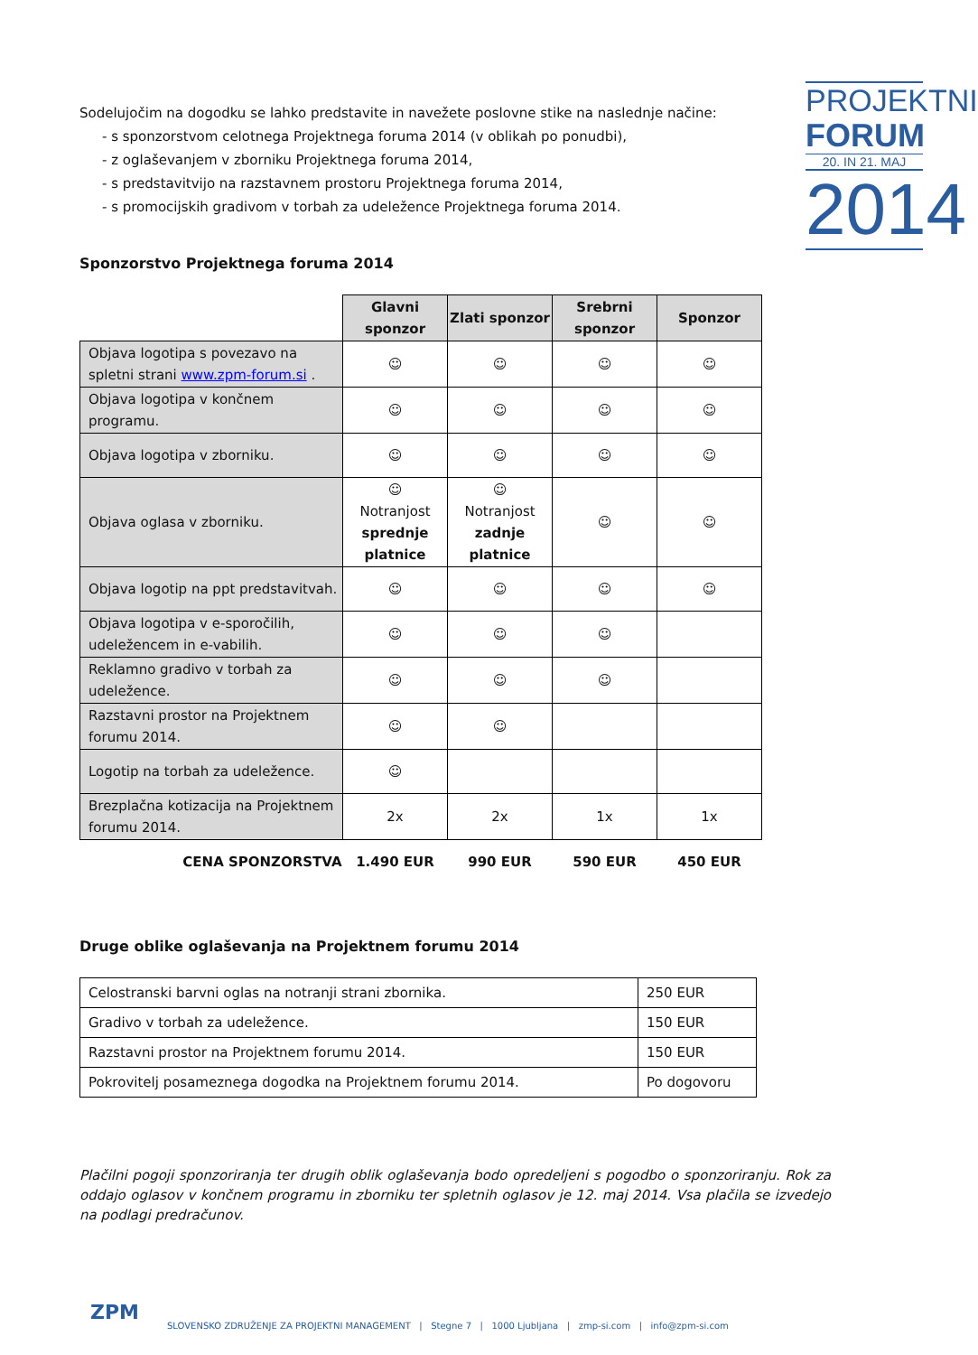Sodelujočim na dogodku se lahko predstavite in navežete poslovne stike na naslednje načine:
- s sponzorstvom celotnega Projektnega foruma 2014 (v oblikah po ponudbi),
- z oglaševanjem v zborniku Projektnega foruma 2014,
- s predstavitvijo na razstavnem prostoru Projektnega foruma 2014,
- s promocijskih gradivom v torbah za udeležence Projektnega foruma 2014.
Sponzorstvo Projektnega foruma 2014
| | Glavni sponzor | Zlati sponzor | Srebrni sponzor | Sponzor |
| Objava logotipa s povezavo na spletni strani www.zpm-forum.si . | ☺ | ☺ | ☺ | ☺ |
| Objava logotipa v končnem programu. | ☺ | ☺ | ☺ | ☺ |
| Objava logotipa v zborniku. | ☺ | ☺ | ☺ | ☺ |
| Objava oglasa v zborniku. | ☺ Notranjost sprednje platnice | ☺ Notranjost zadnje platnice | ☺ | ☺ |
| Objava logotip na ppt predstavitvah. | ☺ | ☺ | ☺ | ☺ |
| Objava logotipa v e-sporočilih, udeležencem in e-vabilih. | ☺ | ☺ | ☺ | |
| Reklamno gradivo v torbah za udeležence. | ☺ | ☺ | ☺ | |
| Razstavni prostor na Projektnem forumu 2014. | ☺ | ☺ | | |
| Logotip na torbah za udeležence. | ☺ | | | |
| Brezplačna kotizacija na Projektnem forumu 2014. | 2x | 2x | 1x | 1x |
| CENA SPONZORSTVA | 1.490 EUR | 990 EUR | 590 EUR | 450 EUR |
Druge oblike oglaševanja na Projektnem forumu 2014
| Celostranski barvni oglas na notranji strani zbornika. | 250 EUR |
| Gradivo v torbah za udeležence. | 150 EUR |
| Razstavni prostor na Projektnem forumu 2014. | 150 EUR |
| Pokrovitelj posameznega dogodka na Projektnem forumu 2014. | Po dogovoru |
PROJEKTNI
FORUM
20. IN 21. MAJ
2014
Plačilni pogoji sponzoriranja ter drugih oblik oglaševanja bodo opredeljeni s pogodbo o sponzoriranju. Rok za oddajo oglasov v končnem programu in zborniku ter spletnih oglasov je 12. maj 2014. Vsa plačila se izvedejo na podlagi predračunov.
ZPM
SLOVENSKO ZDRUŽENJE ZA PROJEKTNI MANAGEMENT | Stegne 7 | 1000 Ljubljana | zmp-si.com | info@zpm-si.com